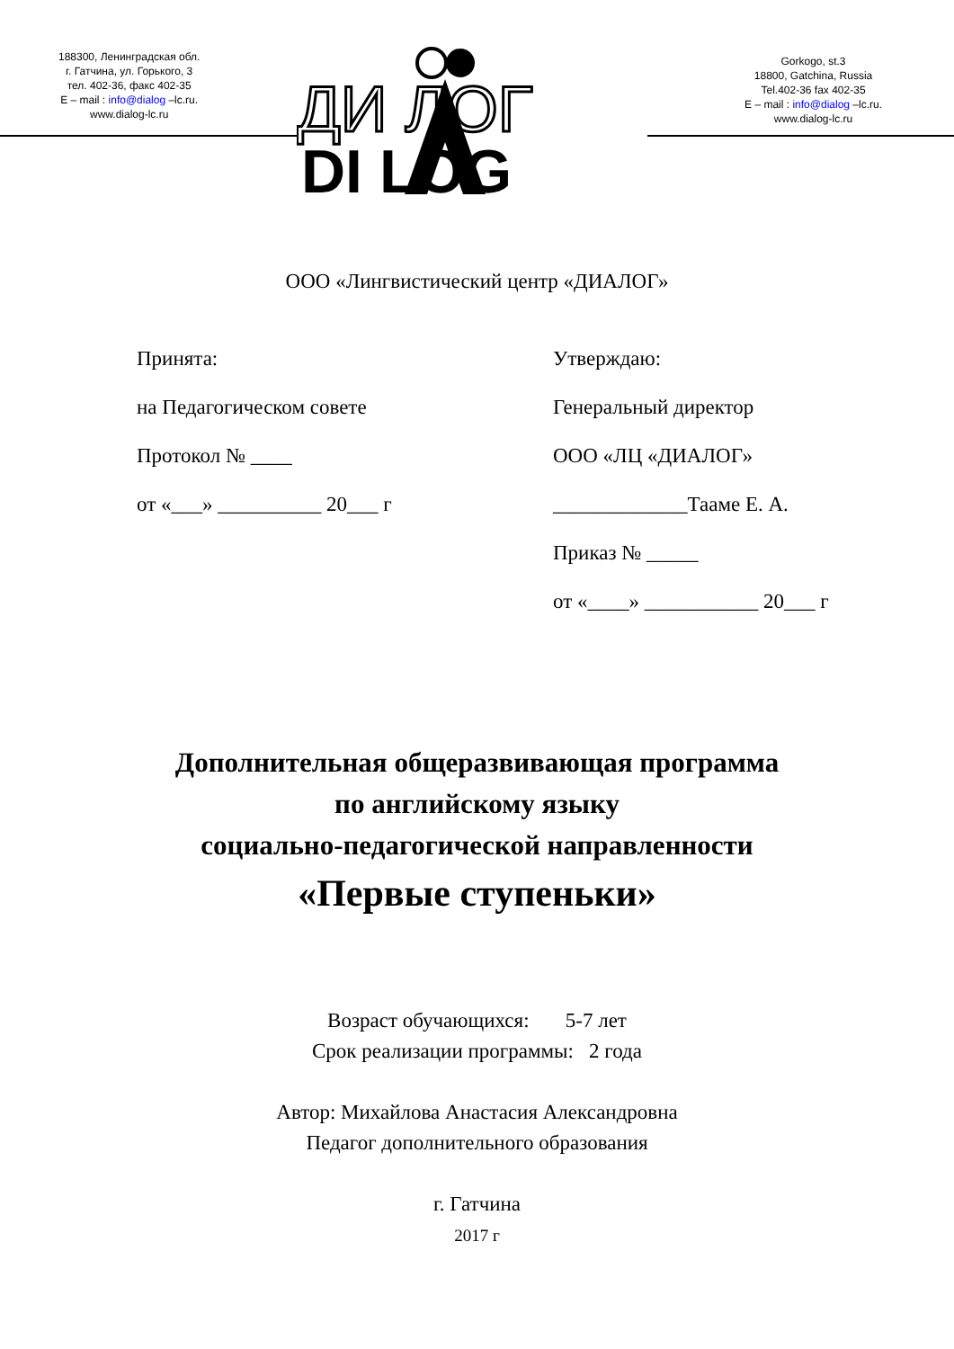188300, Ленинградская обл.
г. Гатчина, ул. Горького, 3
тел. 402-36, факс 402-35
E – mail : info@dialog –lc.ru.
www.dialog-lc.ru
ДИ ЛОГ
DI LOG
Gorkogo, st.3
18800, Gatchina, Russia
Tel.402-36 fax 402-35
E – mail : info@dialog –lc.ru.
www.dialog-lc.ru
ООО «Лингвистический центр «ДИАЛОГ»
Принята:
на Педагогическом совете
Протокол № ____
от «___» __________ 20___ г
Утверждаю:
Генеральный директор
ООО «ЛЦ «ДИАЛОГ»
_____________Тааме Е. А.
Приказ № _____
от «____» ___________ 20___ г
Дополнительная общеразвивающая программа
по английскому языку
социально-педагогической направленности
«Первые ступеньки»
Возраст обучающихся: 5-7 лет
Срок реализации программы: 2 года
Автор: Михайлова Анастасия Александровна
Педагог дополнительного образования
г. Гатчина
2017 г